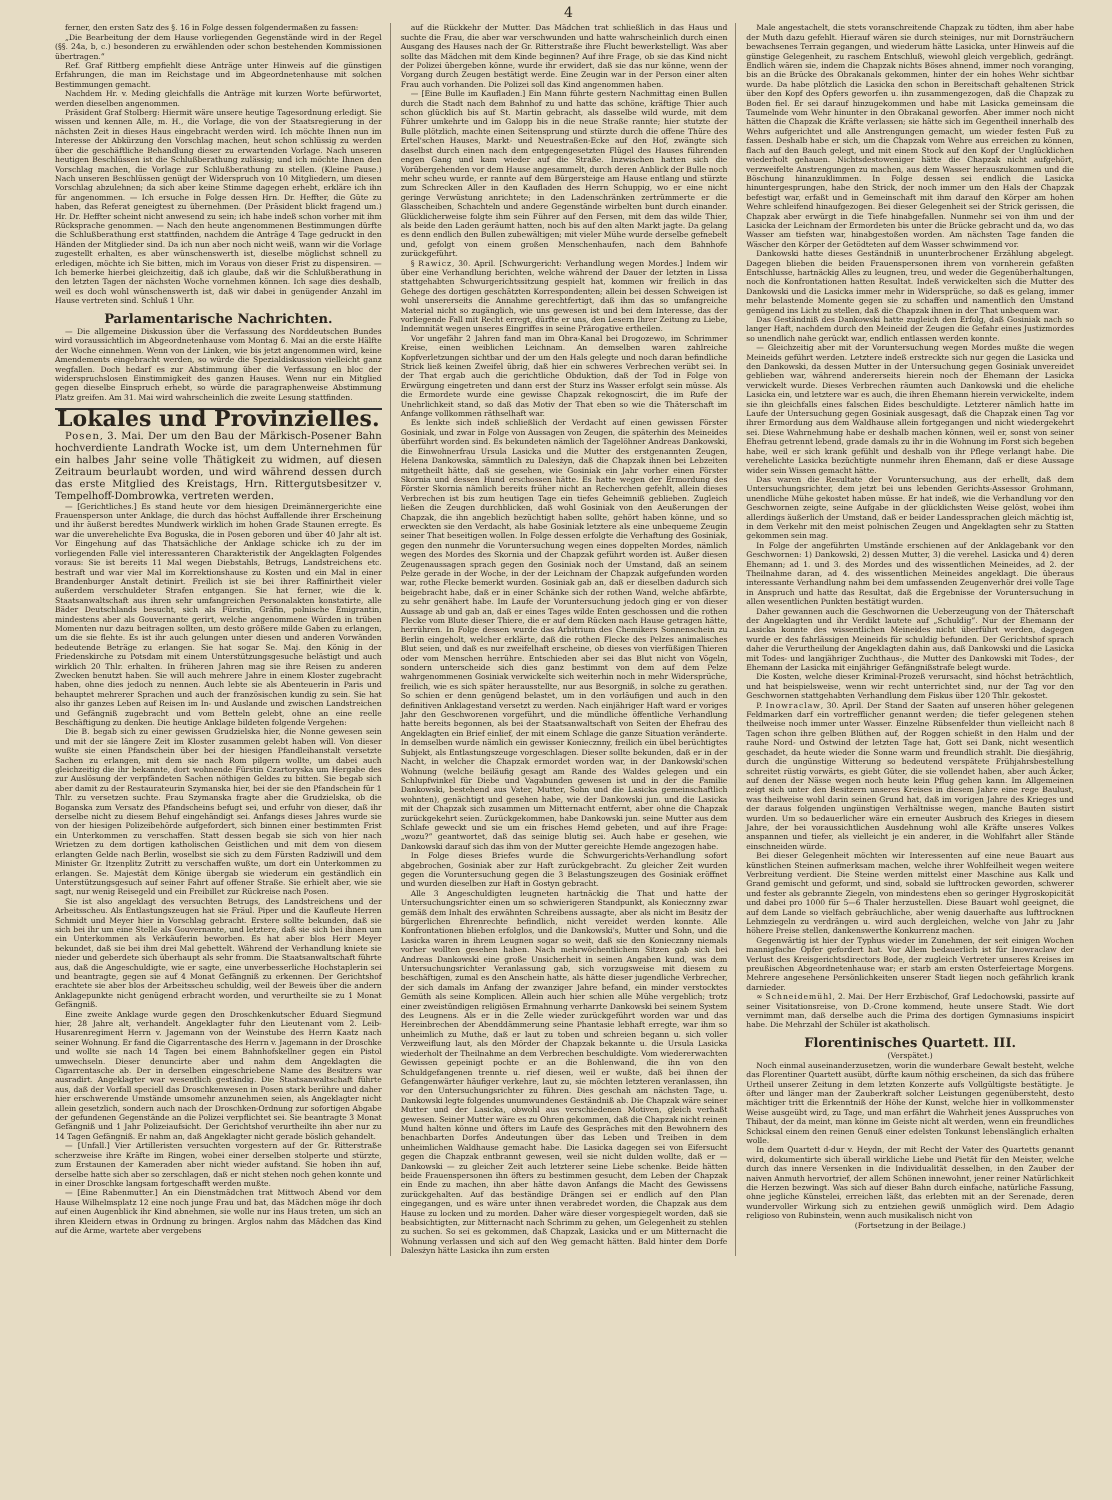4
ferner, den ersten Satz des §. 16 in Folge dessen folgendermaßen zu fassen:
„Die Bearbeitung der dem Hause vorliegenden Gegenstände wird in der Regel (§§. 24a, b, c.) besonderen zu erwählenden oder schon bestehenden Kommissionen übertragen.“
Ref. Graf Rittberg empfiehlt diese Anträge unter Hinweis auf die günstigen Erfahrungen, die man im Reichstage und im Abgeordnetenhause mit solchen Bestimmungen gemacht.
Nachdem Hr. v. Meding gleichfalls die Anträge mit kurzen Worte befürwortet, werden dieselben angenommen.
Präsident Graf Stolberg: Hiermit wäre unsere heutige Tagesordnung erledigt. Sie wissen und kennen Alle, m. H., die Vorlage, die von der Staatsregierung in der nächsten Zeit in dieses Haus eingebracht werden wird. Ich möchte Ihnen nun im Interesse der Abkürzung den Vorschlag machen, heut schon schlüssig zu werden über die geschäftliche Behandlung dieser zu erwartenden Vorlage. Nach unseren heutigen Beschlüssen ist die Schlußberathung zulässig; und ich möchte Ihnen den Vorschlag machen, die Vorlage zur Schlußberathung zu stellen. (Kleine Pause.) Nach unseren Beschlüssen genügt der Widerspruch von 10 Mitgliedern, um diesen Vorschlag abzulehnen; da sich aber keine Stimme dagegen erhebt, erkläre ich ihn für angenommen. — Ich ersuche in Folge dessen Hrn. Dr. Heffter, die Güte zu haben, das Referat geneigtest zu übernehmen. (Der Präsident blickt fragend um.) Hr. Dr. Heffter scheint nicht anwesend zu sein; ich habe indeß schon vorher mit ihm Rücksprache genommen. — Nach den heute angenommenen Bestimmungen dürfte die Schlußberathung erst stattfinden, nachdem die Anträge 4 Tage gedruckt in den Händen der Mitglieder sind. Da ich nun aber noch nicht weiß, wann wir die Vorlage zugestellt erhalten, es aber wünschenswerth ist, dieselbe möglichst schnell zu erledigen, möchte ich Sie bitten, mich im Voraus von dieser Frist zu dispensiren. — Ich bemerke hierbei gleichzeitig, daß ich glaube, daß wir die Schlußberathung in den letzten Tagen der nächsten Woche vornehmen können. Ich sage dies deshalb, weil es doch wohl wünschenswerth ist, daß wir dabei in genügender Anzahl im Hause vertreten sind. Schluß 1 Uhr.
Parlamentarische Nachrichten.
— Die allgemeine Diskussion über die Verfassung des Norddeutschen Bundes wird voraussichtlich im Abgeordnetenhause vom Montag 6. Mai an die erste Hälfte der Woche einnehmen. Wenn von der Linken, wie bis jetzt angenommen wird, keine Amendements eingebracht werden, so würde die Spezialdiskussion vielleicht ganz wegfallen. Doch bedarf es zur Abstimmung über die Verfassung en bloc der widerspruchslosen Einstimmigkeit des ganzen Hauses. Wenn nur ein Mitglied gegen dieselbe Einspruch erhebt, so würde die paragraphenweise Abstimmung Platz greifen. Am 31. Mai wird wahrscheinlich die zweite Lesung stattfinden.
Lokales und Provinzielles.
Posen, 3. Mai. Der um den Bau der Märkisch-Posener Bahn hochverdiente Landrath Wocke ist, um dem Unternehmen für ein halbes Jahr seine volle Thätigkeit zu widmen, auf diesen Zeitraum beurlaubt worden, und wird während dessen durch das erste Mitglied des Kreistags, Hrn. Rittergutsbesitzer v. Tempelhoff-Dombrowka, vertreten werden.
— [Gerichtliches.] Es stand heute vor dem hiesigen Dreimännergerichte eine Frauensperson unter Anklage, die durch das höchst Auffallende ihrer Erscheinung und ihr äußerst beredtes Mundwerk wirklich im hohen Grade Staunen erregte. Es war die unverehelichte Eva Boguska, die in Posen geboren und über 40 Jahr alt ist. Vor Eingehung auf das Thatsächliche der Anklage schicke ich zu der im vorliegenden Falle viel interessanteren Charakteristik der Angeklagten Folgendes voraus: Sie ist bereits 11 Mal wegen Diebstahls, Betrugs, Landstreichens etc. bestraft und war vier Mal im Korrektionshause zu Kosten und ein Mal in einer Brandenburger Anstalt detinirt. Freilich ist sie bei ihrer Raffinirtheit vieler außerdem verschuldeter Strafen entgangen. Sie hat ferner, wie die k. Staatsanwaltschaft aus ihren sehr umfangreichen Personalakten konstatirte, alle Bäder Deutschlands besucht, sich als Fürstin, Gräfin, polnische Emigrantin, mindestens aber als Gouvernante gerirt, welche angenommene Würden in trüben Momenten nur dazu beitragen sollten, um desto größere milde Gaben zu erlangen, um die sie flehte. Es ist ihr auch gelungen unter diesen und anderen Vorwänden bedeutende Beträge zu erlangen. Sie hat sogar Se. Maj. den König in der Friedenskirche zu Potsdam mit einem Unterstützungsgesuche belästigt und auch wirklich 20 Thlr. erhalten. In früheren Jahren mag sie ihre Reisen zu anderen Zwecken benutzt haben. Sie will auch mehrere Jahre in einem Kloster zugebracht haben, ohne dies jedoch zu nennen. Auch lebte sie als Abenteuerin in Paris und behauptet mehrerer Sprachen und auch der französischen kundig zu sein. Sie hat also ihr ganzes Leben auf Reisen im In- und Auslande und zwischen Landstreichen und Gefängniß zugebracht und vom Betteln gelebt, ohne an eine reelle Beschäftigung zu denken. Die heutige Anklage bildeten folgende Vergehen:
Die B. begab sich zu einer gewissen Grudzielska hier, die Nonne gewesen sein und mit der sie längere Zeit im Kloster zusammen gelebt haben will. Von dieser wußte sie einen Pfandschein über bei der hiesigen Pfandleihanstalt versetzte Sachen zu erlangen, mit dem sie nach Rom pilgern wollte, um dabei auch gleichzeitig die ihr bekannte, dort wohnende Fürstin Czartoryska um Hergabe des zur Auslösung der verpfändeten Sachen nöthigen Geldes zu bitten. Sie begab sich aber damit zu der Restaurateurin Szymanska hier, bei der sie den Pfandschein für 1 Thlr. zu versetzen suchte. Frau Szymanska fragte aber die Grudzielska, ob die Boganska zum Versatz des Pfandscheins befugt sei, und erfuhr von dieser, daß ihr derselbe nicht zu diesem Behuf eingehändigt sei. Anfangs dieses Jahres wurde sie von der hiesigen Polizeibehörde aufgefordert, sich binnen einer bestimmten Frist ein Unterkommen zu verschaffen. Statt dessen begab sie sich von hier nach Wrietzen zu dem dortigen katholischen Geistlichen und mit dem von diesem erlangten Gelde nach Berlin, woselbst sie sich zu dem Fürsten Radziwill und dem Minister Gr. Itzenplitz Zutritt zu verschaffen wußte, um dort ein Unterkommen zu erlangen. Se. Majestät dem Könige übergab sie wiederum ein geständlich ein Unterstützungsgesuch auf seiner Fahrt auf offener Straße. Sie erhielt aber, wie sie sagt, nur wenig Reisegeld und ein Freibillet zur Rückreise nach Posen.
Sie ist also angeklagt des versuchten Betrugs, des Landstreichens und der Arbeitsscheu. Als Entlastungszeugen hat sie Fräul. Piper und die Kaufleute Herren Schmidt und Meyer hier in Vorschlag gebracht. Erstere sollte bekunden, daß sie sich bei ihr um eine Stelle als Gouvernante, und letztere, daß sie sich bei ihnen um ein Unterkommen als Verkäuferin beworben. Es hat aber blos Herr Meyer bekundet, daß sie bei ihm drei Mal gebettelt. Während der Verhandlung kniete sie nieder und geberdete sich überhaupt als sehr fromm. Die Staatsanwaltschaft führte aus, daß die Angeschuldigte, wie er sagte, eine unverbesserliche Hochstaplerin sei und beantragte, gegen sie auf 4 Monat Gefängniß zu erkennen. Der Gerichtshof erachtete sie aber blos der Arbeitsscheu schuldig, weil der Beweis über die andern Anklagepunkte nicht genügend erbracht worden, und verurtheilte sie zu 1 Monat Gefängniß.
Eine zweite Anklage wurde gegen den Droschkenkutscher Eduard Siegmund hier, 28 Jahre alt, verhandelt. Angeklagter fuhr den Lieutenant vom 2. Leib-Husarenregiment Herrn v. Jagemann von der Weinstube des Herrn Kaatz nach seiner Wohnung. Er fand die Cigarrentasche des Herrn v. Jagemann in der Droschke und wollte sie nach 14 Tagen bei einem Bahnhofskellner gegen ein Pistol umwechseln. Dieser denuncirte aber und nahm dem Angeklagten die Cigarrentasche ab. Der in derselben eingeschriebene Name des Besitzers war ausradirt. Angeklagter war wesentlich geständig. Die Staatsanwaltschaft führte aus, daß der Vorfall speciell das Droschkenwesen in Posen stark berühre und daher hier erschwerende Umstände umsomehr anzunehmen seien, als Angeklagter nicht allein gesetzlich, sondern auch nach der Droschken-Ordnung zur sofortigen Abgabe der gefundenen Gegenstände an die Polizei verpflichtet sei. Sie beantragte 3 Monat Gefängniß und 1 Jahr Polizeiaufsicht. Der Gerichtshof verurtheilte ihn aber nur zu 14 Tagen Gefängniß. Er nahm an, daß Angeklagter nicht gerade böslich gehandelt.
— [Unfall.] Vier Artilleristen versuchten vorgestern auf der Gr. Ritterstraße scherzweise ihre Kräfte im Ringen, wobei einer derselben stolperte und stürzte, zum Erstaunen der Kameraden aber nicht wieder aufstand. Sie hoben ihn auf, derselbe hatte sich aber so zerschlagen, daß er nicht stehen noch gehen konnte und in einer Droschke langsam fortgeschafft werden mußte.
— [Eine Rabenmutter.] An ein Dienstmädchen trat Mittwoch Abend vor dem Hause Wilhelmsplatz 12 eine noch junge Frau und bat, das Mädchen möge ihr doch auf einen Augenblick ihr Kind abnehmen, sie wolle nur ins Haus treten, um sich an ihren Kleidern etwas in Ordnung zu bringen. Arglos nahm das Mädchen das Kind auf die Arme, wartete aber vergebens
auf die Rückkehr der Mutter. Das Mädchen trat schließlich in das Haus und suchte die Frau, die aber war verschwunden und hatte wahrscheinlich durch einen Ausgang des Hauses nach der Gr. Ritterstraße ihre Flucht bewerkstelligt. Was aber sollte das Mädchen mit dem Kinde beginnen? Auf ihre Frage, ob sie das Kind nicht der Polizei übergeben könne, wurde ihr erwidert, daß sie das nur könne, wenn der Vorgang durch Zeugen bestätigt werde. Eine Zeugin war in der Person einer alten Frau auch vorhanden. Die Polizei soll das Kind angenommen haben.
— [Eine Bulle im Kaufladen.] Ein Mann führte gestern Nachmittag einen Bullen durch die Stadt nach dem Bahnhof zu und hatte das schöne, kräftige Thier auch schon glücklich bis auf St. Martin gebracht, als dasselbe wild wurde, mit dem Führer umkehrte und im Galopp bis in die neue Straße rannte; hier stutzte der Bulle plötzlich, machte einen Seitensprung und stürzte durch die offene Thüre des Ertel'schen Hauses, Markt- und Neuestraßen-Ecke auf den Hof, zwängte sich daselbst durch einen nach dem entgegengesetzten Flügel des Hauses führenden engen Gang und kam wieder auf die Straße. Inzwischen hatten sich die Vorübergehenden vor dem Hause angesammelt, durch deren Anblick der Bulle noch mehr scheu wurde, er rannte auf dem Bürgersteige am Hause entlang und stürzte zum Schrecken Aller in den Kaufladen des Herrn Schuppig, wo er eine nicht geringe Verwüstung anrichtete; in den Ladenschränken zertrümmerte er die Glasscheiben, Schachteln und andere Gegenstände wirbelten bunt durch einander. Glücklicherweise folgte ihm sein Führer auf den Fersen, mit dem das wilde Thier, als beide den Laden geräumt hatten, noch bis auf den alten Markt jagte. Da gelang es denn endlich den Bullen zubewältigen; mit vieler Mühe wurde derselbe gefnebelt und, gefolgt von einem großen Menschenhaufen, nach dem Bahnhofe zurückgeführt.
§ Rawicz, 30. April. [Schwurgericht: Verhandlung wegen Mordes.] Indem wir über eine Verhandlung berichten, welche während der Dauer der letzten in Lissa stattgehabten Schwurgerichtssitzung gespielt hat, kommen wir freilich in das Gehege des dortigen geschätzten Korrespondenten; allein bei dessen Schweigen ist wohl unsererseits die Annahme gerechtfertigt, daß ihm das so umfangreiche Material nicht so zugänglich, wie uns gewesen ist und bei dem Interesse, das der vorliegende Fall mit Recht erregt, dürfte er uns, den Lesern Ihrer Zeitung zu Liebe, Indemnität wegen unseres Eingriffes in seine Prärogative ertheilen.
Vor ungefähr 2 Jahren fand man im Obra-Kanal bei Drogozewo, im Schrimmer Kreise, einen weiblichen Leichnam. An demselben waren zahlreiche Kopfverletzungen sichtbar und der um den Hals gelegte und noch daran befindliche Strick ließ keinen Zweifel übrig, daß hier ein schweres Verbrechen verübt sei. In der That ergab auch die gerichtliche Obduktion, daß der Tod in Folge von Erwürgung eingetreten und dann erst der Sturz ins Wasser erfolgt sein müsse. Als die Ermordete wurde eine gewisse Chapzak rekognoscirt, die im Rufe der Unehrlichkeit stand, so daß das Motiv der That eben so wie die Thäterschaft im Anfange vollkommen räthselhaft war.
Es lenkte sich indeß schließlich der Verdacht auf einen gewissen Förster Gosiniak, und zwar in Folge von Aussagen von Zeugen, die späterhin des Meineides überführt worden sind. Es bekundeten nämlich der Tagelöhner Andreas Dankowski, die Einwohnerfrau Ursula Lasicka und die Mutter des erstgenannten Zeugen, Helena Dankowska, sämmtlich zu Dalesżyn, daß die Chapzak ihnen bei Lebzeiten mitgetheilt hätte, daß sie gesehen, wie Gosiniak ein Jahr vorher einen Förster Skornia und dessen Hund erschossen hätte. Es hatte wegen der Ermordung des Förster Skornia nämlich bereits früher nicht an Recherchen gefehlt, allein dieses Verbrechen ist bis zum heutigen Tage ein tiefes Geheimniß geblieben. Zugleich ließen die Zeugen durchblicken, daß wohl Gosiniak von den Aeußerungen der Chapzak, die ihn angeblich bezüchtigt haben sollte, gehört haben könne, und so erweckten sie den Verdacht, als habe Gosiniak letztere als eine unbequeme Zeugin seiner That beseitigen wollen. In Folge dessen erfolgte die Verhaftung des Gosiniak, gegen den nunmehr die Voruntersuchung wegen eines doppelten Mordes, nämlich wegen des Mordes des Skornia und der Chapzak geführt worden ist. Außer diesen Zeugenaussagen sprach gegen den Gosiniak noch der Umstand, daß an seinem Pelze gerade in der Woche, in der der Leichnam der Chapzak aufgefunden worden war, rothe Flecke bemerkt wurden. Gosiniak gab an, daß er dieselben dadurch sich beigebracht habe, daß er in einer Schänke sich der rothen Wand, welche abfärbte, zu sehr genähert habe. Im Laufe der Voruntersuchung jedoch ging er von dieser Aussage ab und gab an, daß er eines Tages wilde Enten geschossen und die rothen Flecke vom Blute dieser Thiere, die er auf dem Rücken nach Hause getragen hätte, herrühren. In Folge dessen wurde das Arbitrium des Chemikers Sonnenschein zu Berlin eingeholt, welcher erklärte, daß die rothen Flecke des Pelzes animalisches Blut seien, und daß es nur zweifelhaft erscheine, ob dieses von vierfüßigen Thieren oder vom Menschen herrühre. Entschieden aber sei das Blut nicht von Vögeln, sondern unterscheide sich dies ganz bestimmt von dem auf dem Pelze wahrgenommenen Gosiniak verwickelte sich weiterhin noch in mehr Widersprüche, freilich, wie es sich später herausstellte, nur aus Besorgniß, in solche zu gerathen. So schien er denn genügend belastet, um in den vorläufigen und auch in den definitiven Anklagestand versetzt zu werden. Nach einjähriger Haft ward er voriges Jahr den Geschworenen vorgeführt, und die mündliche öffentliche Verhandlung hatte bereits begonnen, als bei der Staatsanwaltschaft von Seiten der Ehefrau des Angeklagten ein Brief einlief, der mit einem Schlage die ganze Situation veränderte. In demselben wurde nämlich ein gewisser Koniecznny, freilich ein übel berüchtigtes Subjekt, als Entlastungszeuge vorgeschlagen. Dieser sollte bekunden, daß er in der Nacht, in welcher die Chapzak ermordet worden war, in der Dankowski'schen Wohnung (welche beiläufig gesagt am Rande des Waldes gelegen und ein Schlupfwinkel für Diebe und Vagabunden gewesen ist und in der die Familie Dankowski, bestehend aus Vater, Mutter, Sohn und die Lasicka gemeinschaftlich wohnten), genächtigt und gesehen habe, wie der Dankowski jun. und die Lasicka mit der Chapzak sich zusammen um Mitternacht entfernt, aber ohne die Chapzak zurückgekehrt seien. Zurückgekommen, habe Dankowski jun. seine Mutter aus dem Schlafe geweckt und sie um ein frisches Hemd gebeten, und auf ihre Frage: „wozu?“ geantwortet, daß das seinige blutig sei. Auch habe er gesehen, wie Dankowski darauf sich das ihm von der Mutter gereichte Hemde angezogen habe.
In Folge dieses Briefes wurde die Schwurgerichts-Verhandlung sofort abgebrochen, Gosiniak aber zur Haft zurückgebracht. Zu gleicher Zeit wurden gegen die Voruntersuchung gegen die 3 Belastungszeugen des Gosiniak eröffnet und wurden dieselben zur Haft in Gostyn gebracht.
Alle 3 Angeschuldigten leugneten hartnäckig die That und hatte der Untersuchungsrichter einen um so schwierigeren Standpunkt, als Koniecznny zwar gemäß dem Inhalt des erwähnten Schreibens aussagte, aber als nicht im Besitz der bürgerlichen Ehrenrechte befindlich, nicht vereidet werden konnte. Alle Konfrontationen blieben erfolglos, und die Dankowski's, Mutter und Sohn, und die Lasicka waren in ihrem Leugnen sogar so weit, daß sie den Koniecznny niemals vorher wollten gesehen haben. Nach mehrwöchentlichem Sitzen gab sich bei Andreas Dankowski eine große Unsicherheit in seinen Angaben kund, was dem Untersuchungsrichter Veranlassung gab, sich vorzugsweise mit diesem zu beschäftigen, zumal es den Anschein hatte, als hätte dieser jugendliche Verbrecher, der sich damals im Anfang der zwanziger Jahre befand, ein minder verstocktes Gemüth als seine Komplicen. Allein auch hier schien alle Mühe vergeblich; trotz einer zweistündigen religiösen Ermahnung verharrte Dankowski bei seinem System des Leugnens. Als er in die Zelle wieder zurückgeführt worden war und das Hereinbrechen der Abenddämmerung seine Phantasie lebhaft erregte, war ihm so unheimlich zu Muthe, daß er laut zu toben und schreien begann u. sich voller Verzweiflung laut, als den Mörder der Chapzak bekannte u. die Ursula Lasicka wiederholt der Theilnahme an dem Verbrechen beschuldigte. Vom wiedererwachten Gewissen gepeinigt pochte er an die Bohlenwand, die ihn von den Schuldgefangenen trennte u. rief diesen, weil er wußte, daß bei ihnen der Gefangenwärter häufiger verkehre, laut zu, sie möchten letzteren veranlassen, ihn vor den Untersuchungsrichter zu führen. Dies geschah am nächsten Tage, u. Dankowski legte folgendes unumwundenes Geständniß ab. Die Chapzak wäre seiner Mutter und der Lasicka, obwohl aus verschiedenen Motiven, gleich verhaßt gewesen. Seiner Mutter wäre es zu Ohren gekommen, daß die Chapzak nicht reinen Mund halten könne und öfters im Laufe des Gespräches mit den Bewohnern des benachbarten Dorfes Andeutungen über das Leben und Treiben in dem unheimlichen Waldhause gemacht habe. Die Lasicka dagegen sei von Eifersucht gegen die Chapzak entbrannt gewesen, weil sie nicht dulden wollte, daß er — Dankowski — zu gleicher Zeit auch letzterer seine Liebe schenke. Beide hätten beide Frauenspersonen ihn öfters zu bestimmen gesucht, dem Leben der Chapzak ein Ende zu machen, ihn aber hätte davon Anfangs die Macht des Gewissens zurückgehalten. Auf das beständige Drängen sei er endlich auf den Plan eingegangen, und es wäre unter ihnen verabredet worden, die Chapzak aus dem Hause zu locken und zu morden. Daher wäre dieser vorgespiegelt worden, daß sie beabsichtigten, zur Mitternacht nach Schrimm zu gehen, um Gelegenheit zu stehlen zu suchen. So sei es gekommen, daß Chapzak, Lasicka und er um Mitternacht die Wohnung verlassen und sich auf den Weg gemacht hätten. Bald hinter dem Dorfe Dalesżyn hätte Lasicka ihn zum ersten
Male angestachelt, die stets voranschreitende Chapzak zu tödten, ihm aber habe der Muth dazu gefehlt. Hierauf wären sie durch steiniges, nur mit Dornsträuchern bewachsenes Terrain gegangen, und wiederum hätte Lasicka, unter Hinweis auf die günstige Gelegenheit, zu raschem Entschluß, wiewohl gleich vergeblich, gedrängt. Endlich wären sie, indem die Chapzak nichts Böses ahnend, immer noch voranging, bis an die Brücke des Obrakanals gekommen, hinter der ein hohes Wehr sichtbar wurde. Da habe plötzlich die Lasicka den schon in Bereitschaft gehaltenen Strick über den Kopf des Opfers geworfen u. ihn zusammengezogen, daß die Chapzak zu Boden fiel. Er sei darauf hinzugekommen und habe mit Lasicka gemeinsam die Taumelnde vom Wehr hinunter in den Obrakanal geworfen. Aber immer noch nicht hätten die Chapzak die Kräfte verlassen; sie hätte sich im Gegentheil innerhalb des Wehrs aufgerichtet und alle Anstrengungen gemacht, um wieder festen Fuß zu fassen. Deshalb habe er sich, um die Chapzak vom Wehre aus erreichen zu können, flach auf den Bauch gelegt, und mit einem Stock auf den Kopf der Unglücklichen wiederholt gehauen. Nichtsdestoweniger hätte die Chapzak nicht aufgehört, verzweifelte Anstrengungen zu machen, aus dem Wasser herauszukommen und die Böschung hinanzuklimmen. In Folge dessen sei endlich die Lasicka hinuntergesprungen, habe den Strick, der noch immer um den Hals der Chapzak befestigt war, erfaßt und in Gemeinschaft mit ihm darauf den Körper am hohen Wehre schleifend hinaufgezogen. Bei dieser Gelegenheit sei der Strick gerissen, die Chapzak aber erwürgt in die Tiefe hinabgefallen. Nunmehr sei von ihm und der Lasicka der Leichnam der Ermordeten bis unter die Brücke gebracht und da, wo das Wasser am tiefsten war, hinabgestoßen worden. Am nächsten Tage fanden die Wäscher den Körper der Getödteten auf dem Wasser schwimmend vor.
Dankowski hatte dieses Geständniß in ununterbrochener Erzählung abgelegt. Dagegen blieben die beiden Frauenspersonen ihrem von vornherein gefaßten Entschlusse, hartnäckig Alles zu leugnen, treu, und weder die Gegenüberhaltungen, noch die Konfrontationen hatten Resultat. Indeß verwickelten sich die Mutter des Dankowski und die Lasicka immer mehr in Widersprüche, so daß es gelang, immer mehr belastende Momente gegen sie zu schaffen und namentlich den Umstand genügend ins Licht zu stellen, daß die Chapzak ihnen in der That unbequem war.
Das Geständniß des Dankowski hatte zugleich den Erfolg, daß Gosiniak nach so langer Haft, nachdem durch den Meineid der Zeugen die Gefahr eines Justizmordes so unendlich nahe gerückt war, endlich entlassen werden konnte.
— Gleichzeitig aber mit der Voruntersuchung wegen Mordes mußte die wegen Meineids geführt werden. Letztere indeß erstreckte sich nur gegen die Lasicka und den Dankowski, da dessen Mutter in der Untersuchung gegen Gosiniak unvereidet geblieben war, während andererseits hierein noch der Ehemann der Lasicka verwickelt wurde. Dieses Verbrechen räumten auch Dankowski und die eheliche Lasicka ein, und letztere war es auch, die ihren Ehemann hierein verwickelte, indem sie ihn gleichfalls eines falschen Eides beschuldigte. Letzterer nämlich hatte im Laufe der Untersuchung gegen Gosiniak ausgesagt, daß die Chapzak einen Tag vor ihrer Ermordung aus dem Waldhause allein fortgegangen und nicht wiedergekehrt sei. Diese Wahrnehmung habe er deshalb machen können, weil er, sonst von seiner Ehefrau getrennt lebend, grade damals zu ihr in die Wohnung im Forst sich begeben habe, weil er sich krank gefühlt und deshalb von ihr Pflege verlangt habe. Die verehelichte Lasicka bezüchtigte nunmehr ihren Ehemann, daß er diese Aussage wider sein Wissen gemacht hätte.
Das waren die Resultate der Voruntersuchung, aus der erhellt, daß dem Untersuchungsrichter, dem jetzt bei uns lebenden Gerichts-Assessor Grohmann, unendliche Mühe gekostet haben müsse. Er hat indeß, wie die Verhandlung vor den Geschwornen zeigte, seine Aufgabe in der glücklichsten Weise gelöst, wobei ihm allerdings äußerlich der Umstand, daß er beider Landessprachen gleich mächtig ist, in dem Verkehr mit den meist polnischen Zeugen und Angeklagten sehr zu Statten gekommen sein mag.
In Folge der angeführten Umstände erschienen auf der Anklagebank vor den Geschwornen: 1) Dankowski, 2) dessen Mutter, 3) die verehel. Lasicka und 4) deren Ehemann; ad 1. und 3. des Mordes und des wissentlichen Meineides, ad 2. der Theilnahme daran, ad 4. des wissentlichen Meineides angeklagt. Die überaus interessante Verhandlung nahm bei dem umfassenden Zeugenverhör drei volle Tage in Anspruch und hatte das Resultat, daß die Ergebnisse der Voruntersuchung in allen wesentlichen Punkten bestätigt wurden.
Daher gewannen auch die Geschwornen die Ueberzeugung von der Thäterschaft der Angeklagten und ihr Verdikt lautete auf „Schuldig“. Nur der Ehemann der Lasicka konnte des wissentlichen Meineides nicht überführt werden, dagegen wurde er des fahrlässigen Meineids für schuldig befunden. Der Gerichtshof sprach daher die Verurtheilung der Angeklagten dahin aus, daß Dankowski und die Lasicka mit Todes- und langjähriger Zuchthaus-, die Mutter des Dankowski mit Todes-, der Ehemann der Lasicka mit einjähriger Gefängnißstrafe belegt wurde.
Die Kosten, welche dieser Kriminal-Prozeß verursacht, sind höchst beträchtlich, und hat beispielsweise, wenn wir recht unterrichtet sind, nur der Tag vor den Geschwornen stattgehabten Verhandlung dem Fiskus über 120 Thlr. gekostet.
P. Inowraclaw, 30. April. Der Stand der Saaten auf unseren höher gelegenen Feldmarken darf ein vortrefflicher genannt werden; die tiefer gelegenen stehen theilweise noch immer unter Wasser. Einzelne Rübsenfelder thun vielleicht nach 8 Tagen schon ihre gelben Blüthen auf, der Roggen schießt in den Halm und der rauhe Nord- und Ostwind der letzten Tage hat, Gott sei Dank, nicht wesentlich geschadet, da heute wieder die Sonne warm und freundlich strahlt. Die diesjährig, durch die ungünstige Witterung so bedeutend verspätete Frühjahrsbestellung schreitet rüstig vorwärts, es giebt Güter, die sie vollendet haben, aber auch Äcker, auf denen der Nässe wegen noch heute kein Pflug gehen kann. Im Allgemeinen zeigt sich unter den Besitzern unseres Kreises in diesem Jahre eine rege Baulust, was theilweise wohl darin seinen Grund hat, daß im vorigen Jahre des Krieges und der daraus folgenden ungünstigen Verhältnisse wegen, manche Bauten sistirt wurden. Um so bedauerlicher wäre ein erneuter Ausbruch des Krieges in diesem Jahre, der bei voraussichtlichen Ausdehnung wohl alle Kräfte unseres Volkes anspannen und tiefer, als vielleicht je ein anderer, in die Wohlfahrt aller Stände einschneiden würde.
Bei dieser Gelegenheit möchten wir Interessenten auf eine neue Bauart aus künstlichen Steinen aufmerksam machen, welche ihrer Wohlfeilheit wegen weitere Verbreitung verdient. Die Steine werden mittelst einer Maschine aus Kalk und Grand gemischt und geformt, und sind, sobald sie lufttrocken geworden, schwerer und fester als gebrannte Ziegeln, von mindestens eben so geringer Hygroskopicität und dabei pro 1000 für 5—6 Thaler herzustellen. Diese Bauart wohl geeignet, die auf dem Lande so vielfach gebräuchliche, aber wenig dauerhafte aus lufttrocknen Lehmziegeln zu verdrängen u. wird auch dergleichen, welche von Jahr zu Jahr höhere Preise stellen, dankenswerthe Konkurrenz machen.
Gegenwärtig ist hier der Typhus wieder im Zunehmen, der seit einigen Wochen mannigfache Opfer gefordert hat. Vor Allem bedauerlich ist für Inowraclaw der Verlust des Kreisgerichtsdirectors Bode, der zugleich Vertreter unseres Kreises im preußischen Abgeordnetenhause war; er starb am ersten Osterfeiertage Morgens. Mehrere angesehene Persönlichkeiten unserer Stadt liegen noch gefährlich krank darnieder.
∞ Schneidemühl, 2. Mai. Der Herr Erzbischof, Graf Ledochowski, passirte auf seiner Visitationsreise, von D.-Crone kommend, heute unsere Stadt. Wie dort vernimmt man, daß derselbe auch die Prima des dortigen Gymnasiums inspicirt habe. Die Mehrzahl der Schüler ist akatholisch.
Florentinisches Quartett. III.
(Verspätet.)
Noch einmal auseinanderzusetzen, worin die wunderbare Gewalt besteht, welche das Florentiner Quartett ausübt, dürfte kaum nöthig erscheinen, da sich das frühere Urtheil unserer Zeitung in dem letzten Konzerte aufs Vollgültigste bestätigte. Je öfter und länger man der Zauberkraft solcher Leistungen gegenübersteht, desto mächtiger tritt die Erkenntniß der Höhe der Kunst, welche hier in vollkommenster Weise ausgeübt wird, zu Tage, und man erfährt die Wahrheit jenes Ausspruches von Thibaut, der da meint, man könne im Geiste nicht alt werden, wenn ein freundliches Schicksal einem den reinen Genuß einer edelsten Tonkunst lebenslänglich erhalten wolle.
In dem Quartett d-dur v. Heydn, der mit Recht der Vater des Quartetts genannt wird, dokumentirte sich überall wirkliche Liebe und Pietät für den Meister, welche durch das innere Versenken in die Individualität desselben, in den Zauber der naiven Anmuth hervortrief, der allem Schönen innewohnt, jener reiner Natürlichkeit die Herzen bezwingt. Was sich auf dieser Bahn durch einfache, natürliche Fassung, ohne jegliche Künstelei, erreichen läßt, das erlebten mit an der Serenade, deren wundervoller Wirkung sich zu entziehen gewiß unmöglich wird. Dem Adagio religioso von Rubinstein, wenn auch musikalisch nicht von
(Fortsetzung in der Beilage.)